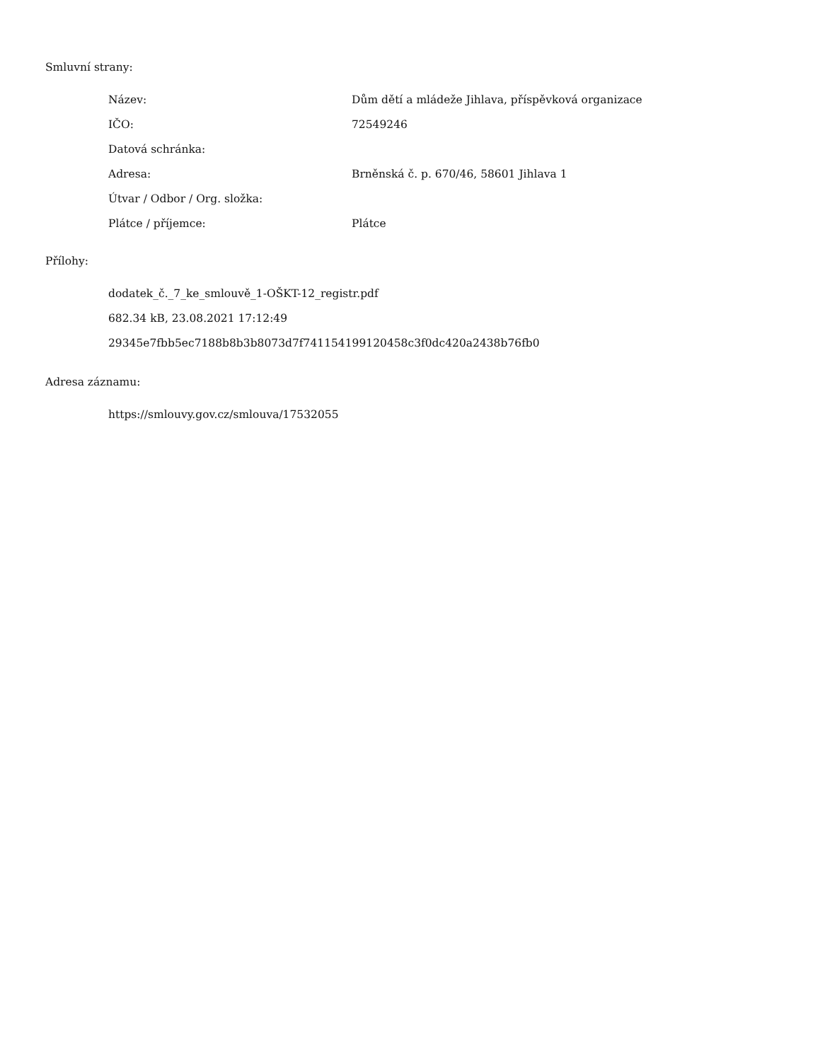Smluvní strany:
| Název: | Dům dětí a mládeže Jihlava, příspěvková organizace |
| IČO: | 72549246 |
| Datová schránka: | |
| Adresa: | Brněnská č. p. 670/46, 58601 Jihlava 1 |
| Útvar / Odbor / Org. složka: | |
| Plátce / příjemce: | Plátce |
Přílohy:
dodatek_č._7_ke_smlouvě_1-OŠKT-12_registr.pdf
682.34 kB, 23.08.2021 17:12:49
29345e7fbb5ec7188b8b3b8073d7f741154199120458c3f0dc420a2438b76fb0
Adresa záznamu:
https://smlouvy.gov.cz/smlouva/17532055